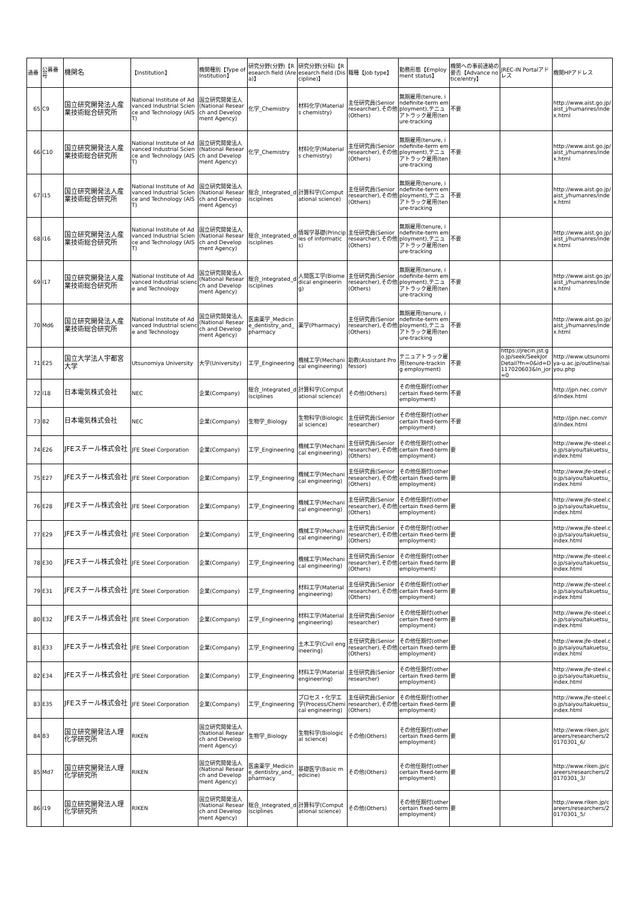| 通番 | 公募番号 | 機関名 | 【Institution】 | 機関種別【Type of Institution】 | 研究分野(分野)【Research field (Area)】 | 研究分野(分科)【Research field (Discipline)】 | 職種【Job type】 | 勤務形態【Employment status】 | 機関への事前連絡の要否【Advance notice/entry】 | JREC-IN Portalアドレス | 機関HPアドレス |
| --- | --- | --- | --- | --- | --- | --- | --- | --- | --- | --- | --- |
| 65 | C9 | 国立研究開発法人産業技術総合研究所 | National Institute of Advanced Industrial Science and Technology (AIST) | 国立研究開発法人(National Research and Development Agency) | 化学_Chemistry | 材料化学(Materials chemistry) | 主任研究員(Senior researcher),その他(Others) | 無期雇用(tenure, indefinite-term employment),テニュアトラック雇用(tenure-tracking | 不要 | | http://www.aist.go.jp/aist_j/humanres/index.html |
| 66 | C10 | 国立研究開発法人産業技術総合研究所 | National Institute of Advanced Industrial Science and Technology (AIST) | 国立研究開発法人(National Research and Development Agency) | 化学_Chemistry | 材料化学(Materials chemistry) | 主任研究員(Senior researcher),その他(Others) | 無期雇用(tenure, indefinite-term employment),テニュアトラック雇用(tenure-tracking | 不要 | | http://www.aist.go.jp/aist_j/humanres/index.html |
| 67 | I15 | 国立研究開発法人産業技術総合研究所 | National Institute of Advanced Industrial Science and Technology (AIST) | 国立研究開発法人(National Research and Development Agency) | 総合_Integrated_disciplines | 計算科学(Computational science) | 主任研究員(Senior researcher),その他(Others) | 無期雇用(tenure, indefinite-term employment),テニュアトラック雇用(tenure-tracking | 不要 | | http://www.aist.go.jp/aist_j/humanres/index.html |
| 68 | I16 | 国立研究開発法人産業技術総合研究所 | National Institute of Advanced Industrial Science and Technology (AIST) | 国立研究開発法人(National Research and Development Agency) | 総合_Integrated_disciplines | 情報学基礎(Principles of informatics) | 主任研究員(Senior researcher),その他(Others) | 無期雇用(tenure, indefinite-term employment),テニュアトラック雇用(tenure-tracking | 不要 | | http://www.aist.go.jp/aist_j/humanres/index.html |
| 69 | I17 | 国立研究開発法人産業技術総合研究所 | National Institute of Advanced Industrial science and Technology | 国立研究開発法人(National Research and Development Agency) | 総合_Integrated_disciplines | 人間医工学(Biomedical engineering) | 主任研究員(Senior researcher),その他(Others) | 無期雇用(tenure, indefinite-term employment),テニュアトラック雇用(tenure-tracking | 不要 | | http://www.aist.go.jp/aist_j/humanres/index.html |
| 70 | Md6 | 国立研究開発法人産業技術総合研究所 | National Institute of Advanced Industrial science and Technology | 国立研究開発法人(National Research and Development Agency) | 医歯薬学_Medicine_dentistry_and_pharmacy | 薬学(Pharmacy) | 主任研究員(Senior researcher),その他(Others) | 無期雇用(tenure, indefinite-term employment),テニュアトラック雇用(tenure-tracking | 不要 | | http://www.aist.go.jp/aist_j/humanres/index.html |
| 71 | E25 | 国立大学法人宇都宮大学 | Utsunomiya University | 大学(University) | 工学_Engineering | 機械工学(Mechanical engineering) | 助教(Assistant Professor) | テニュアトラック雇用(tenure-tracking employment) | 不要 | https://jrecin.jst.go.jp/seek/SeekJorDetail?fn=0&id=D117020603&ln_jor=0 | http://www.utsunomiya-u.ac.jp/outline/saiyou.php |
| 72 | I18 | 日本電気株式会社 | NEC | 企業(Company) | 総合_Integrated_disciplines | 計算科学(Computational science) | その他(Others) | その他任期付(other certain fixed-term employment) | 不要 | | http://jpn.nec.com/rd/index.html |
| 73 | B2 | 日本電気株式会社 | NEC | 企業(Company) | 生物学_Biology | 生物科学(Biological science) | 主任研究員(Senior researcher) | その他任期付(other certain fixed-term employment) | 不要 | | http://jpn.nec.com/rd/index.html |
| 74 | E26 | JFEスチール株式会社 | JFE Steel Corporation | 企業(Company) | 工学_Engineering | 機械工学(Mechanical engineering) | 主任研究員(Senior researcher),その他(Others) | その他任期付(other certain fixed-term employment) | 要 | | http://www.jfe-steel.co.jp/saiyou/takuetsu_index.html |
| 75 | E27 | JFEスチール株式会社 | JFE Steel Corporation | 企業(Company) | 工学_Engineering | 機械工学(Mechanical engineering) | 主任研究員(Senior researcher),その他(Others) | その他任期付(other certain fixed-term employment) | 要 | | http://www.jfe-steel.co.jp/saiyou/takuetsu_index.html |
| 76 | E28 | JFEスチール株式会社 | JFE Steel Corporation | 企業(Company) | 工学_Engineering | 機械工学(Mechanical engineering) | 主任研究員(Senior researcher),その他(Others) | その他任期付(other certain fixed-term employment) | 要 | | http://www.jfe-steel.co.jp/saiyou/takuetsu_index.html |
| 77 | E29 | JFEスチール株式会社 | JFE Steel Corporation | 企業(Company) | 工学_Engineering | 機械工学(Mechanical engineering) | 主任研究員(Senior researcher),その他(Others) | その他任期付(other certain fixed-term employment) | 要 | | http://www.jfe-steel.co.jp/saiyou/takuetsu_index.html |
| 78 | E30 | JFEスチール株式会社 | JFE Steel Corporation | 企業(Company) | 工学_Engineering | 機械工学(Mechanical engineering) | 主任研究員(Senior researcher),その他(Others) | その他任期付(other certain fixed-term employment) | 要 | | http://www.jfe-steel.co.jp/saiyou/takuetsu_index.html |
| 79 | E31 | JFEスチール株式会社 | JFE Steel Corporation | 企業(Company) | 工学_Engineering | 材料工学(Material engineering) | 主任研究員(Senior researcher),その他(Others) | その他任期付(other certain fixed-term employment) | 要 | | http://www.jfe-steel.co.jp/saiyou/takuetsu_index.html |
| 80 | E32 | JFEスチール株式会社 | JFE Steel Corporation | 企業(Company) | 工学_Engineering | 材料工学(Material engineering) | 主任研究員(Senior researcher) | その他任期付(other certain fixed-term employment) | 要 | | http://www.jfe-steel.co.jp/saiyou/takuetsu_index.html |
| 81 | E33 | JFEスチール株式会社 | JFE Steel Corporation | 企業(Company) | 工学_Engineering | 土木工学(Civil engineering) | 主任研究員(Senior researcher),その他(Others) | その他任期付(other certain fixed-term employment) | 要 | | http://www.jfe-steel.co.jp/saiyou/takuetsu_index.html |
| 82 | E34 | JFEスチール株式会社 | JFE Steel Corporation | 企業(Company) | 工学_Engineering | 材料工学(Material engineering) | 主任研究員(Senior researcher) | その他任期付(other certain fixed-term employment) | 要 | | http://www.jfe-steel.co.jp/saiyou/takuetsu_index.html |
| 83 | E35 | JFEスチール株式会社 | JFE Steel Corporation | 企業(Company) | 工学_Engineering | プロセス・化学工学(Process/Chemical engineering) | 主任研究員(Senior researcher),その他(Others) | その他任期付(other certain fixed-term employment) | 要 | | http://www.jfe-steel.co.jp/saiyou/takuetsu_index.html |
| 84 | B3 | 国立研究開発法人理化学研究所 | RIKEN | 国立研究開発法人(National Research and Development Agency) | 生物学_Biology | 生物科学(Biological science) | その他(Others) | その他任期付(other certain fixed-term employment) | 要 | | http://www.riken.jp/careers/researchers/20170301_6/ |
| 85 | Md7 | 国立研究開発法人理化学研究所 | RIKEN | 国立研究開発法人(National Research and Development Agency) | 医歯薬学_Medicine_dentistry_and_pharmacy | 基礎医学(Basic medicine) | その他(Others) | その他任期付(other certain fixed-term employment) | 要 | | http://www.riken.jp/careers/researchers/20170301_3/ |
| 86 | I19 | 国立研究開発法人理化学研究所 | RIKEN | 国立研究開発法人(National Research and Development Agency) | 総合_Integrated_disciplines | 計算科学(Computational science) | その他(Others) | その他任期付(other certain fixed-term employment) | 要 | | http://www.riken.jp/careers/researchers/20170301_5/ |